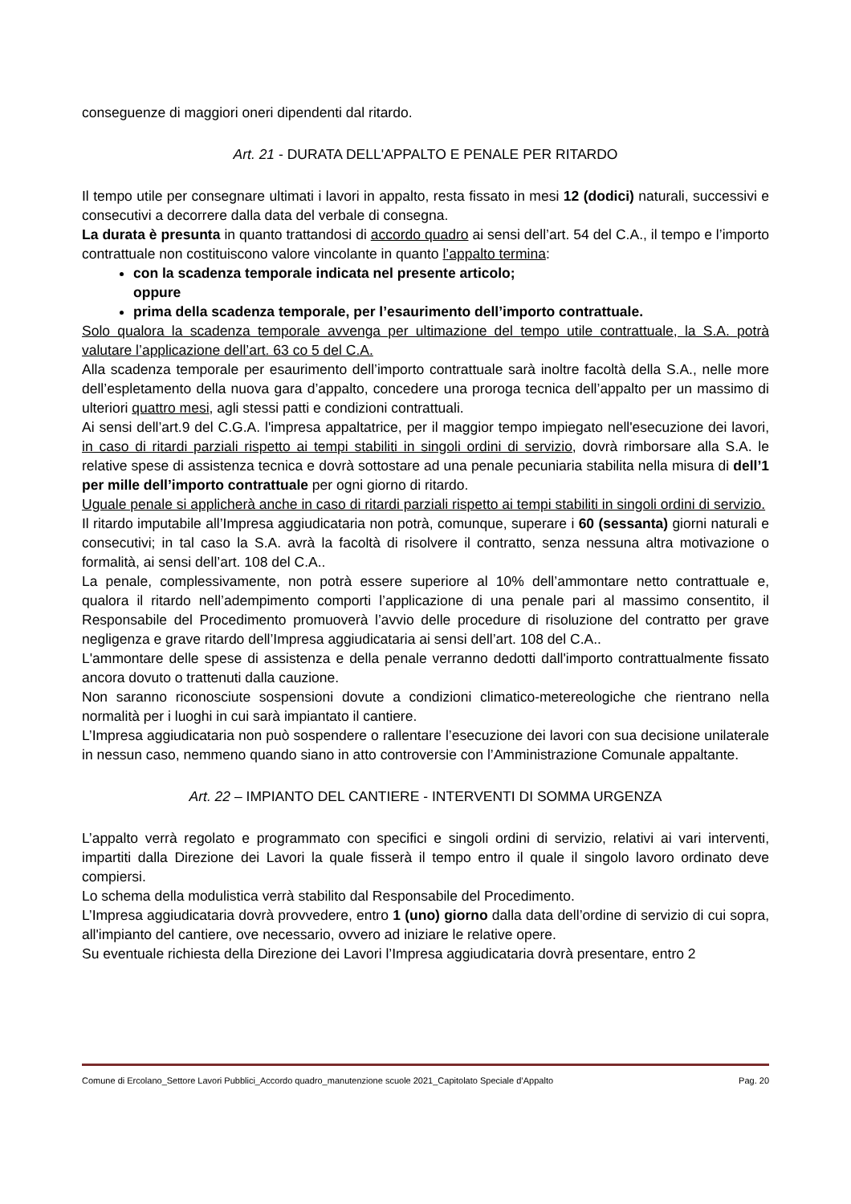conseguenze di maggiori oneri dipendenti dal ritardo.
Art. 21 - DURATA DELL'APPALTO E PENALE PER RITARDO
Il tempo utile per consegnare ultimati i lavori in appalto, resta fissato in mesi 12 (dodici) naturali, successivi e consecutivi a decorrere dalla data del verbale di consegna.
La durata è presunta in quanto trattandosi di accordo quadro ai sensi dell’art. 54 del C.A., il tempo e l’importo contrattuale non costituiscono valore vincolante in quanto l’appalto termina:
con la scadenza temporale indicata nel presente articolo;
oppure
prima della scadenza temporale, per l’esaurimento dell’importo contrattuale.
Solo qualora la scadenza temporale avvenga per ultimazione del tempo utile contrattuale, la S.A. potrà valutare l’applicazione dell’art. 63 co 5 del C.A.
Alla scadenza temporale per esaurimento dell’importo contrattuale sarà inoltre facoltà della S.A., nelle more dell’espletamento della nuova gara d’appalto, concedere una proroga tecnica dell’appalto per un massimo di ulteriori quattro mesi, agli stessi patti e condizioni contrattuali.
Ai sensi dell’art.9 del C.G.A. l'impresa appaltatrice, per il maggior tempo impiegato nell'esecuzione dei lavori, in caso di ritardi parziali rispetto ai tempi stabiliti in singoli ordini di servizio, dovrà rimborsare alla S.A. le relative spese di assistenza tecnica e dovrà sottostare ad una penale pecuniaria stabilita nella misura di dell’1 per mille dell’importo contrattuale per ogni giorno di ritardo.
Uguale penale si applicherà anche in caso di ritardi parziali rispetto ai tempi stabiliti in singoli ordini di servizio.
Il ritardo imputabile all’Impresa aggiudicataria non potrà, comunque, superare i 60 (sessanta) giorni naturali e consecutivi; in tal caso la S.A. avrà la facoltà di risolvere il contratto, senza nessuna altra motivazione o formalità, ai sensi dell’art. 108 del C.A..
La penale, complessivamente, non potrà essere superiore al 10% dell’ammontare netto contrattuale e, qualora il ritardo nell’adempimento comporti l’applicazione di una penale pari al massimo consentito, il Responsabile del Procedimento promuoverà l’avvio delle procedure di risoluzione del contratto per grave negligenza e grave ritardo dell’Impresa aggiudicataria ai sensi dell’art. 108 del C.A..
L'ammontare delle spese di assistenza e della penale verranno dedotti dall'importo contrattualmente fissato ancora dovuto o trattenuti dalla cauzione.
Non saranno riconosciute sospensioni dovute a condizioni climatico-metereologiche che rientrano nella normalità per i luoghi in cui sarà impiantato il cantiere.
L’Impresa aggiudicataria non può sospendere o rallentare l’esecuzione dei lavori con sua decisione unilaterale in nessun caso, nemmeno quando siano in atto controversie con l’Amministrazione Comunale appaltante.
Art. 22 – IMPIANTO DEL CANTIERE - INTERVENTI DI SOMMA URGENZA
L’appalto verrà regolato e programmato con specifici e singoli ordini di servizio, relativi ai vari interventi, impartiti dalla Direzione dei Lavori la quale fisserà il tempo entro il quale il singolo lavoro ordinato deve compiersi.
Lo schema della modulistica verrà stabilito dal Responsabile del Procedimento.
L’Impresa aggiudicataria dovrà provvedere, entro 1 (uno) giorno dalla data dell’ordine di servizio di cui sopra, all'impianto del cantiere, ove necessario, ovvero ad iniziare le relative opere.
Su eventuale richiesta della Direzione dei Lavori l’Impresa aggiudicataria dovrà presentare, entro 2
Comune di Ercolano_Settore Lavori Pubblici_Accordo quadro_manutenzione scuole 2021_Capitolato Speciale d’Appalto Pag. 20